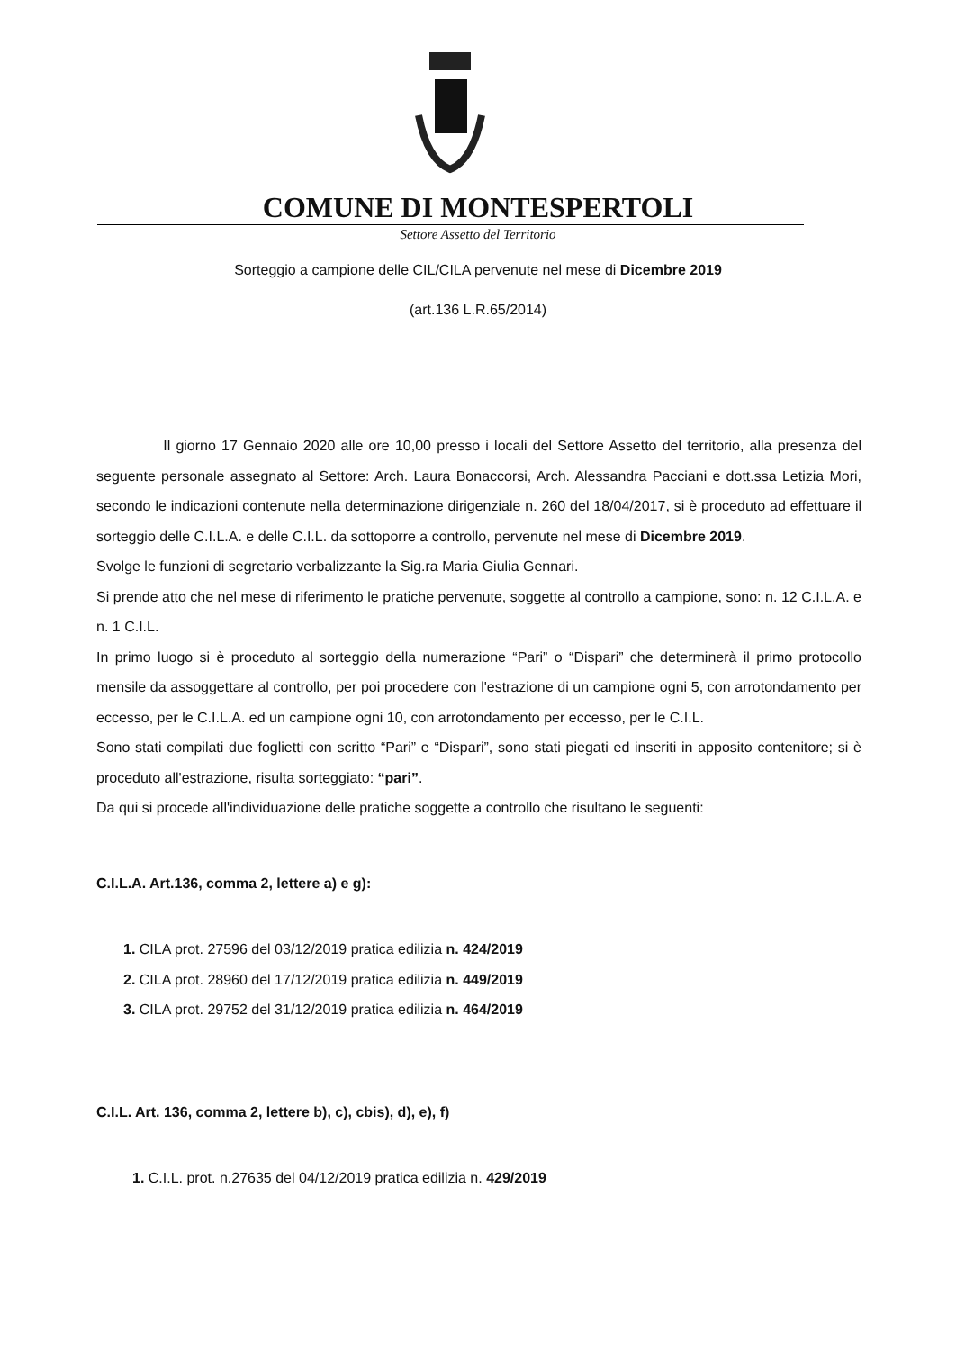COMUNE DI MONTESPERTOLI
Settore Assetto del Territorio
Sorteggio a campione delle CIL/CILA pervenute nel mese di Dicembre 2019
(art.136 L.R.65/2014)
Il giorno 17 Gennaio 2020 alle ore 10,00 presso i locali del Settore Assetto del territorio, alla presenza del seguente personale assegnato al Settore: Arch. Laura Bonaccorsi, Arch. Alessandra Pacciani e dott.ssa Letizia Mori, secondo le indicazioni contenute nella determinazione dirigenziale n. 260 del 18/04/2017, si è proceduto ad effettuare il sorteggio delle C.I.L.A. e delle C.I.L. da sottoporre a controllo, pervenute nel mese di Dicembre 2019.
Svolge le funzioni di segretario verbalizzante la Sig.ra Maria Giulia Gennari.
Si prende atto che nel mese di riferimento le pratiche pervenute, soggette al controllo a campione, sono: n. 12 C.I.L.A. e n. 1 C.I.L.
In primo luogo si è proceduto al sorteggio della numerazione “Pari” o “Dispari” che determinerà il primo protocollo mensile da assoggettare al controllo, per poi procedere con l'estrazione di un campione ogni 5, con arrotondamento per eccesso, per le C.I.L.A. ed un campione ogni 10, con arrotondamento per eccesso, per le C.I.L.
Sono stati compilati due foglietti con scritto “Pari” e “Dispari”, sono stati piegati ed inseriti in apposito contenitore; si è proceduto all'estrazione, risulta sorteggiato: “pari”.
Da qui si procede all'individuazione delle pratiche soggette a controllo che risultano le seguenti:
C.I.L.A. Art.136, comma 2, lettere a) e g):
1. CILA prot. 27596 del 03/12/2019 pratica edilizia n. 424/2019
2. CILA prot. 28960 del 17/12/2019 pratica edilizia n. 449/2019
3. CILA prot. 29752 del 31/12/2019 pratica edilizia n. 464/2019
C.I.L. Art. 136, comma 2, lettere b), c), cbis), d), e), f)
1. C.I.L. prot. n.27635 del 04/12/2019 pratica edilizia n. 429/2019